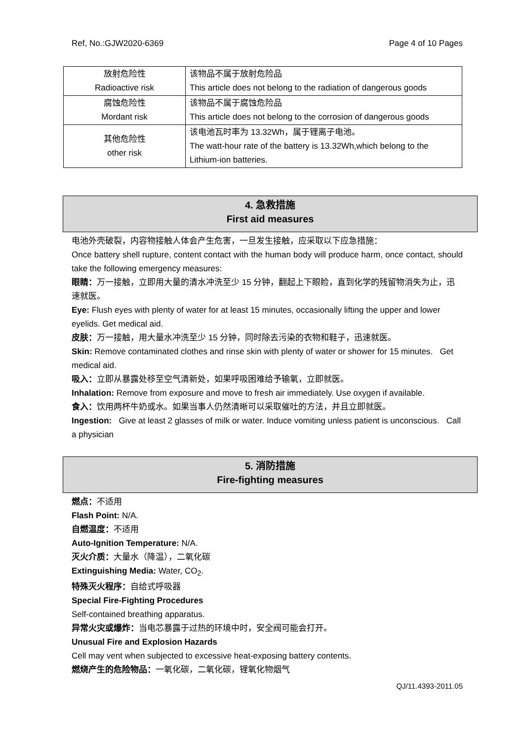Ref, No.:GJW2020-6369 Page 4 of 10 Pages
| 放射危险性 Radioactive risk | 该物品不属于放射危险品 This article does not belong to the radiation of dangerous goods |
| 腐蚀危险性 Mordant risk | 该物品不属于腐蚀危险品 This article does not belong to the corrosion of dangerous goods |
| 其他危险性 other risk | 该电池瓦时率为 13.32Wh，属于锂离子电池。 The watt-hour rate of the battery is 13.32Wh,which belong to the Lithium-ion batteries. |
4. 急救措施
First aid measures
电池外壳破裂，内容物接触人体会产生危害，一旦发生接触，应采取以下应急措施：
Once battery shell rupture, content contact with the human body will produce harm, once contact, should take the following emergency measures:
眼睛：万一接触，立即用大量的清水冲洗至少 15 分钟，翻起上下眼睑，直到化学的残留物消失为止，迅速就医。
Eye: Flush eyes with plenty of water for at least 15 minutes, occasionally lifting the upper and lower eyelids. Get medical aid.
皮肤：万一接触，用大量水冲洗至少 15 分钟，同时除去污染的衣物和鞋子，迅速就医。
Skin: Remove contaminated clothes and rinse skin with plenty of water or shower for 15 minutes. Get medical aid.
吸入：立即从暴露处移至空气清新处，如果呼吸困难给予输氧，立即就医。
Inhalation: Remove from exposure and move to fresh air immediately. Use oxygen if available.
食入：饮用两杯牛奶或水。如果当事人仍然清晰可以采取催吐的方法，并且立即就医。
Ingestion: Give at least 2 glasses of milk or water. Induce vomiting unless patient is unconscious. Call a physician
5. 消防措施
Fire-fighting measures
燃点：不适用
Flash Point: N/A.
自燃温度：不适用
Auto-Ignition Temperature: N/A.
灭火介质：大量水（降温），二氧化碳
Extinguishing Media: Water, CO<sub>2</sub>.
特殊灭火程序：自给式呼吸器
Special Fire-Fighting Procedures
Self-contained breathing apparatus.
异常火灾或爆炸：当电芯暴露于过热的环境中时，安全阀可能会打开。
Unusual Fire and Explosion Hazards
Cell may vent when subjected to excessive heat-exposing battery contents.
燃烧产生的危险物品：一氧化碳，二氧化碳，锂氧化物烟气
QJ/11.4393-2011.05